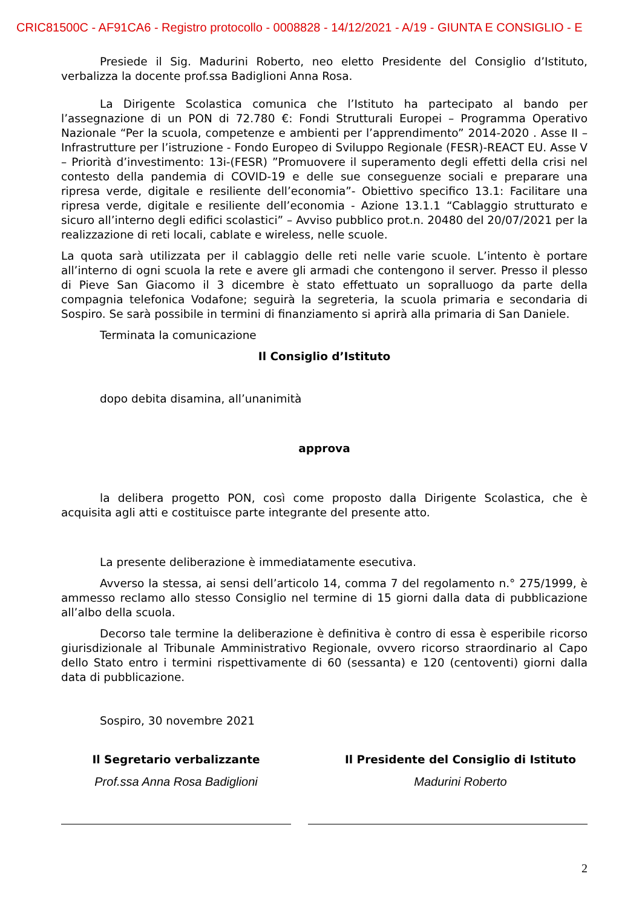CRIC81500C - AF91CA6 - Registro protocollo - 0008828 - 14/12/2021 - A/19 - GIUNTA E CONSIGLIO - E
Presiede il Sig. Madurini Roberto, neo eletto Presidente del Consiglio d’Istituto, verbalizza la docente prof.ssa Badiglioni Anna Rosa.
La Dirigente Scolastica comunica che l’Istituto ha partecipato al bando per l’assegnazione di un PON di 72.780 €: Fondi Strutturali Europei – Programma Operativo Nazionale “Per la scuola, competenze e ambienti per l’apprendimento” 2014-2020 . Asse II – Infrastrutture per l’istruzione - Fondo Europeo di Sviluppo Regionale (FESR)-REACT EU. Asse V – Priorità d’investimento: 13i-(FESR) ”Promuovere il superamento degli effetti della crisi nel contesto della pandemia di COVID-19 e delle sue conseguenze sociali e preparare una ripresa verde, digitale e resiliente dell’economia”- Obiettivo specifico 13.1: Facilitare una ripresa verde, digitale e resiliente dell’economia - Azione 13.1.1 “Cablaggio strutturato e sicuro all’interno degli edifici scolastici” – Avviso pubblico prot.n. 20480 del 20/07/2021 per la realizzazione di reti locali, cablate e wireless, nelle scuole.
La quota sarà utilizzata per il cablaggio delle reti nelle varie scuole. L’intento è portare all’interno di ogni scuola la rete e avere gli armadi che contengono il server. Presso il plesso di Pieve San Giacomo il 3 dicembre è stato effettuato un sopralluogo da parte della compagnia telefonica Vodafone; seguirà la segreteria, la scuola primaria e secondaria di Sospiro. Se sarà possibile in termini di finanziamento si aprirà alla primaria di San Daniele.
Terminata la comunicazione
Il Consiglio d’Istituto
dopo debita disamina, all’unanimità
approva
la delibera progetto PON, così come proposto dalla Dirigente Scolastica, che è acquisita agli atti e costituisce parte integrante del presente atto.
La presente deliberazione è immediatamente esecutiva.
Avverso la stessa, ai sensi dell’articolo 14, comma 7 del regolamento n.° 275/1999, è ammesso reclamo allo stesso Consiglio nel termine di 15 giorni dalla data di pubblicazione all’albo della scuola.
Decorso tale termine la deliberazione è definitiva è contro di essa è esperibile ricorso giurisdizionale al Tribunale Amministrativo Regionale, ovvero ricorso straordinario al Capo dello Stato entro i termini rispettivamente di 60 (sessanta) e 120 (centoventi) giorni dalla data di pubblicazione.
Sospiro, 30 novembre 2021
Il Segretario verbalizzante
Prof.ssa Anna Rosa Badiglioni
Il Presidente del Consiglio di Istituto
Madurini Roberto
2